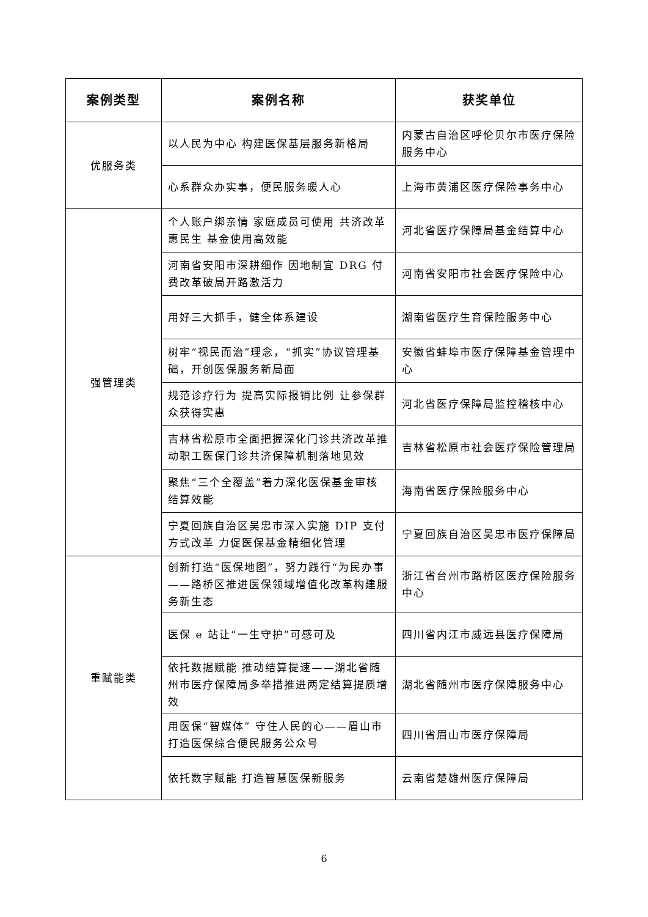| 案例类型 | 案例名称 | 获奖单位 |
| --- | --- | --- |
| 优服务类 | 以人民为中心 构建医保基层服务新格局 | 内蒙古自治区呼伦贝尔市医疗保险服务中心 |
| | 心系群众办实事，便民服务暖人心 | 上海市黄浦区医疗保险事务中心 |
| 强管理类 | 个人账户绑亲情 家庭成员可使用 共济改革惠民生 基金使用高效能 | 河北省医疗保障局基金结算中心 |
| | 河南省安阳市深耕细作 因地制宜 DRG 付费改革破局开路激活力 | 河南省安阳市社会医疗保险中心 |
| | 用好三大抓手，健全体系建设 | 湖南省医疗生育保险服务中心 |
| | 树牢“视民而治”理念，“抓实”协议管理基础，开创医保服务新局面 | 安徽省蚌埠市医疗保障基金管理中心 |
| | 规范诊疗行为 提高实际报销比例 让参保群众获得实惠 | 河北省医疗保障局监控稽核中心 |
| | 吉林省松原市全面把握深化门诊共济改革推动职工医保门诊共济保障机制落地见效 | 吉林省松原市社会医疗保险管理局 |
| | 聚焦“三个全覆盖”着力深化医保基金审核结算效能 | 海南省医疗保险服务中心 |
| | 宁夏回族自治区吴忠市深入实施 DIP 支付方式改革 力促医保基金精细化管理 | 宁夏回族自治区吴忠市医疗保障局 |
| 重赋能类 | 创新打造“医保地图”，努力践行“为民办事——路桥区推进医保领域增值化改革构建服务新生态 | 浙江省台州市路桥区医疗保险服务中心 |
| | 医保 e 站让“一生守护”可感可及 | 四川省内江市威远县医疗保障局 |
| | 依托数据赋能 推动结算提速——湖北省随州市医疗保障局多举措推进两定结算提质增效 | 湖北省随州市医疗保障服务中心 |
| | 用医保“智媒体” 守住人民的心——眉山市打造医保综合便民服务公众号 | 四川省眉山市医疗保障局 |
| | 依托数字赋能 打造智慧医保新服务 | 云南省楚雄州医疗保障局 |
6